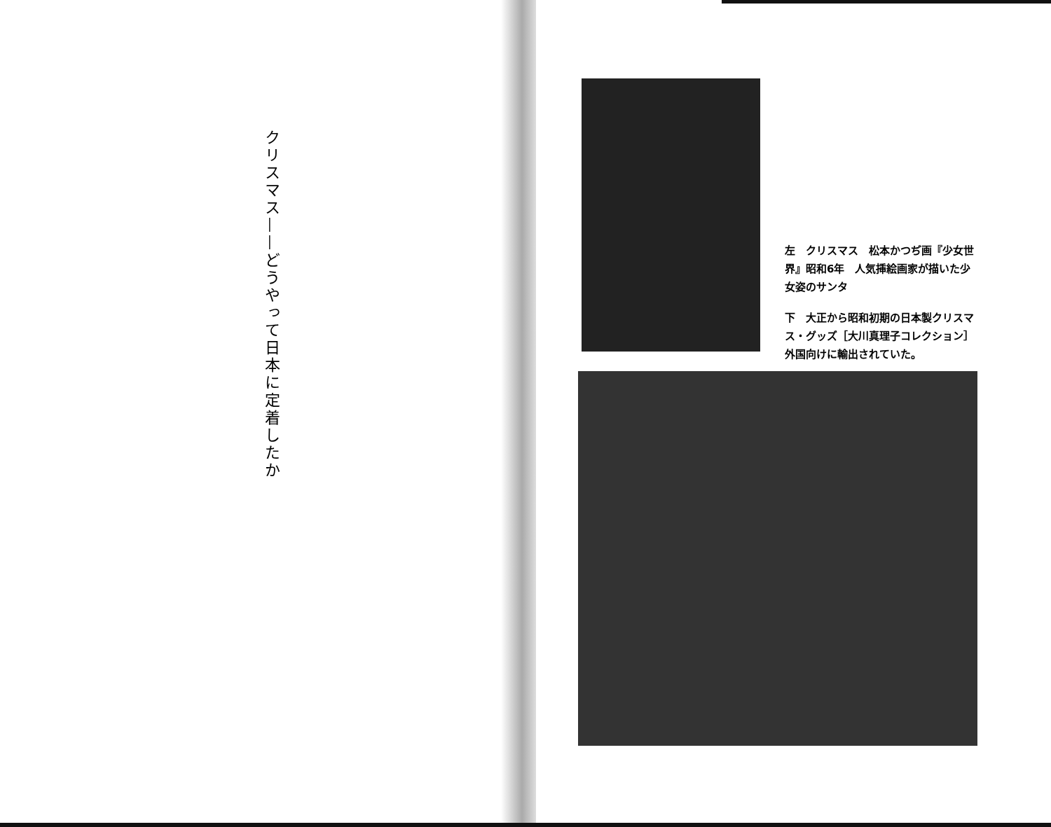クリスマス——どうやって日本に定着したか
左　クリスマス　松本かつぢ画『少女世界』昭和6年　人気挿絵画家が描いた少女姿のサンタ
下　大正から昭和初期の日本製クリスマス・グッズ［大川真理子コレクション］外国向けに輸出されていた。